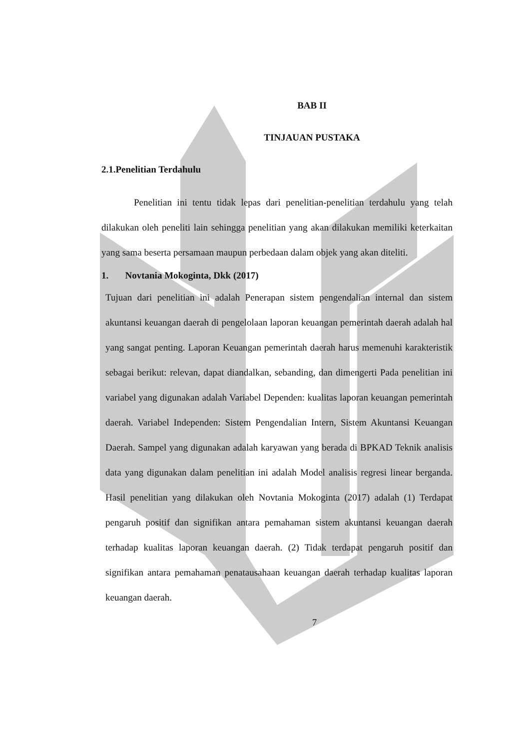BAB II
TINJAUAN PUSTAKA
2.1.Penelitian Terdahulu
Penelitian ini tentu tidak lepas dari penelitian-penelitian terdahulu yang telah dilakukan oleh peneliti lain sehingga penelitian yang akan dilakukan memiliki keterkaitan yang sama beserta persamaan maupun perbedaan dalam objek yang akan diteliti.
1. Novtania Mokoginta, Dkk (2017)
Tujuan dari penelitian ini adalah Penerapan sistem pengendalian internal dan sistem akuntansi keuangan daerah di pengelolaan laporan keuangan pemerintah daerah adalah hal yang sangat penting. Laporan Keuangan pemerintah daerah harus memenuhi karakteristik sebagai berikut: relevan, dapat diandalkan, sebanding, dan dimengerti Pada penelitian ini variabel yang digunakan adalah Variabel Dependen: kualitas laporan keuangan pemerintah daerah. Variabel Independen: Sistem Pengendalian Intern, Sistem Akuntansi Keuangan Daerah. Sampel yang digunakan adalah karyawan yang berada di BPKAD Teknik analisis data yang digunakan dalam penelitian ini adalah Model analisis regresi linear berganda. Hasil penelitian yang dilakukan oleh Novtania Mokoginta (2017) adalah (1) Terdapat pengaruh positif dan signifikan antara pemahaman sistem akuntansi keuangan daerah terhadap kualitas laporan keuangan daerah. (2) Tidak terdapat pengaruh positif dan signifikan antara pemahaman penatausahaan keuangan daerah terhadap kualitas laporan keuangan daerah.
7